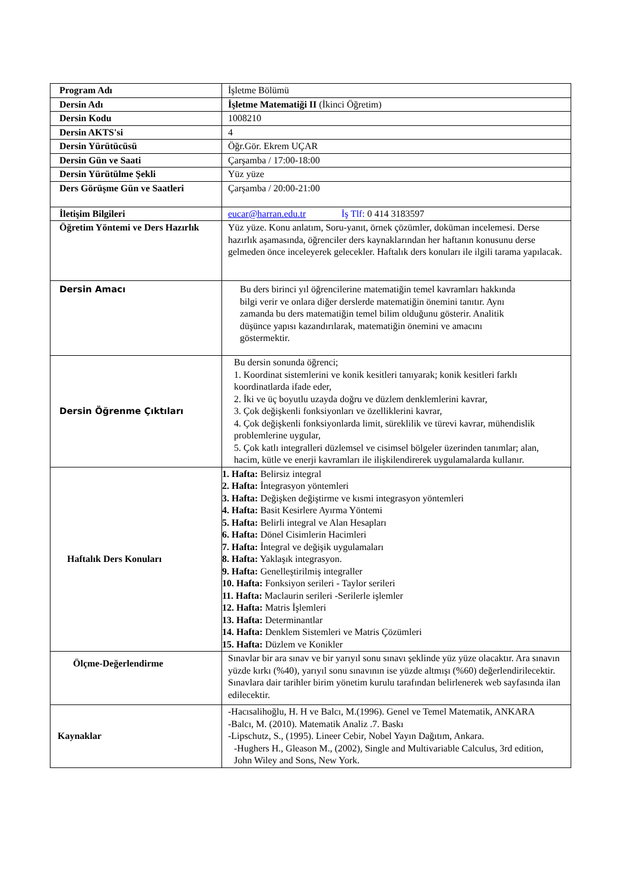| Program Adı | İşletme Bölümü |
| Dersin Adı | İşletme Matematiği II (İkinci Öğretim) |
| Dersin Kodu | 1008210 |
| Dersin AKTS'si | 4 |
| Dersin Yürütücüsü | Öğr.Gör. Ekrem UÇAR |
| Dersin Gün ve Saati | Çarşamba / 17:00-18:00 |
| Dersin Yürütülme Şekli | Yüz yüze |
| Ders Görüşme Gün ve Saatleri | Çarşamba / 20:00-21:00 |
| İletişim Bilgileri | eucar@harran.edu.tr İş Tlf: 0 414 3183597 |
| Öğretim Yöntemi ve Ders Hazırlık | Yüz yüze. Konu anlatım, Soru-yanıt, örnek çözümler, doküman incelemesi. Derse hazırlık aşamasında, öğrenciler ders kaynaklarından her haftanın konusunu derse gelmeden önce inceleyerek gelecekler. Haftalık ders konuları ile ilgili tarama yapılacak. |
| Dersin Amacı | Bu ders birinci yıl öğrencilerine matematiğin temel kavramları hakkında bilgi verir ve onlara diğer derslerde matematiğin önemini tanıtır. Aynı zamanda bu ders matematiğin temel bilim olduğunu gösterir. Analitik düşünce yapısı kazandırılarak, matematiğin önemini ve amacını göstermektir. |
| Dersin Öğrenme Çıktıları | Bu dersin sonunda öğrenci; 1. Koordinat sistemlerini ve konik kesitleri tanıyarak; konik kesitleri farklı koordinatlarda ifade eder, 2. İki ve üç boyutlu uzayda doğru ve düzlem denklemlerini kavrar, 3. Çok değişkenli fonksiyonları ve özelliklerini kavrar, 4. Çok değişkenli fonksiyonlarda limit, süreklilik ve türevi kavrar, mühendislik problemlerine uygular, 5. Çok katlı integralleri düzlemsel ve cisimsel bölgeler üzerinden tanımlar; alan, hacim, kütle ve enerji kavramları ile ilişkilendirerek uygulamalarda kullanır. |
| Haftalık Ders Konuları | 1. Hafta: Belirsiz integral 2. Hafta: İntegrasyon yöntemleri 3. Hafta: Değişken değiştirme ve kısmi integrasyon yöntemleri 4. Hafta: Basit Kesirlere Ayırma Yöntemi 5. Hafta: Belirli integral ve Alan Hesapları 6. Hafta: Dönel Cisimlerin Hacimleri 7. Hafta: İntegral ve değişik uygulamaları 8. Hafta: Yaklaşık integrasyon. 9. Hafta: Genelleştirilmiş integraller 10. Hafta: Fonksiyon serileri - Taylor serileri 11. Hafta: Maclaurin serileri -Serilerle işlemler 12. Hafta: Matris İşlemleri 13. Hafta: Determinantlar 14. Hafta: Denklem Sistemleri ve Matris Çözümleri 15. Hafta: Düzlem ve Konikler |
| Ölçme-Değerlendirme | Sınavlar bir ara sınav ve bir yarıyıl sonu sınavı şeklinde yüz yüze olacaktır. Ara sınavın yüzde kırkı (%40), yarıyıl sonu sınavının ise yüzde altmışı (%60) değerlendirilecektir. Sınavlara dair tarihler birim yönetim kurulu tarafından belirlenerek web sayfasında ilan edilecektir. |
| Kaynaklar | -Hacısalihoğlu, H. H ve Balcı, M.(1996). Genel ve Temel Matematik, ANKARA -Balcı, M. (2010). Matematik Analiz .7. Baskı -Lipschutz, S., (1995). Lineer Cebir, Nobel Yayın Dağıtım, Ankara. -Hughers H., Gleason M., (2002), Single and Multivariable Calculus, 3rd edition, John Wiley and Sons, New York. |